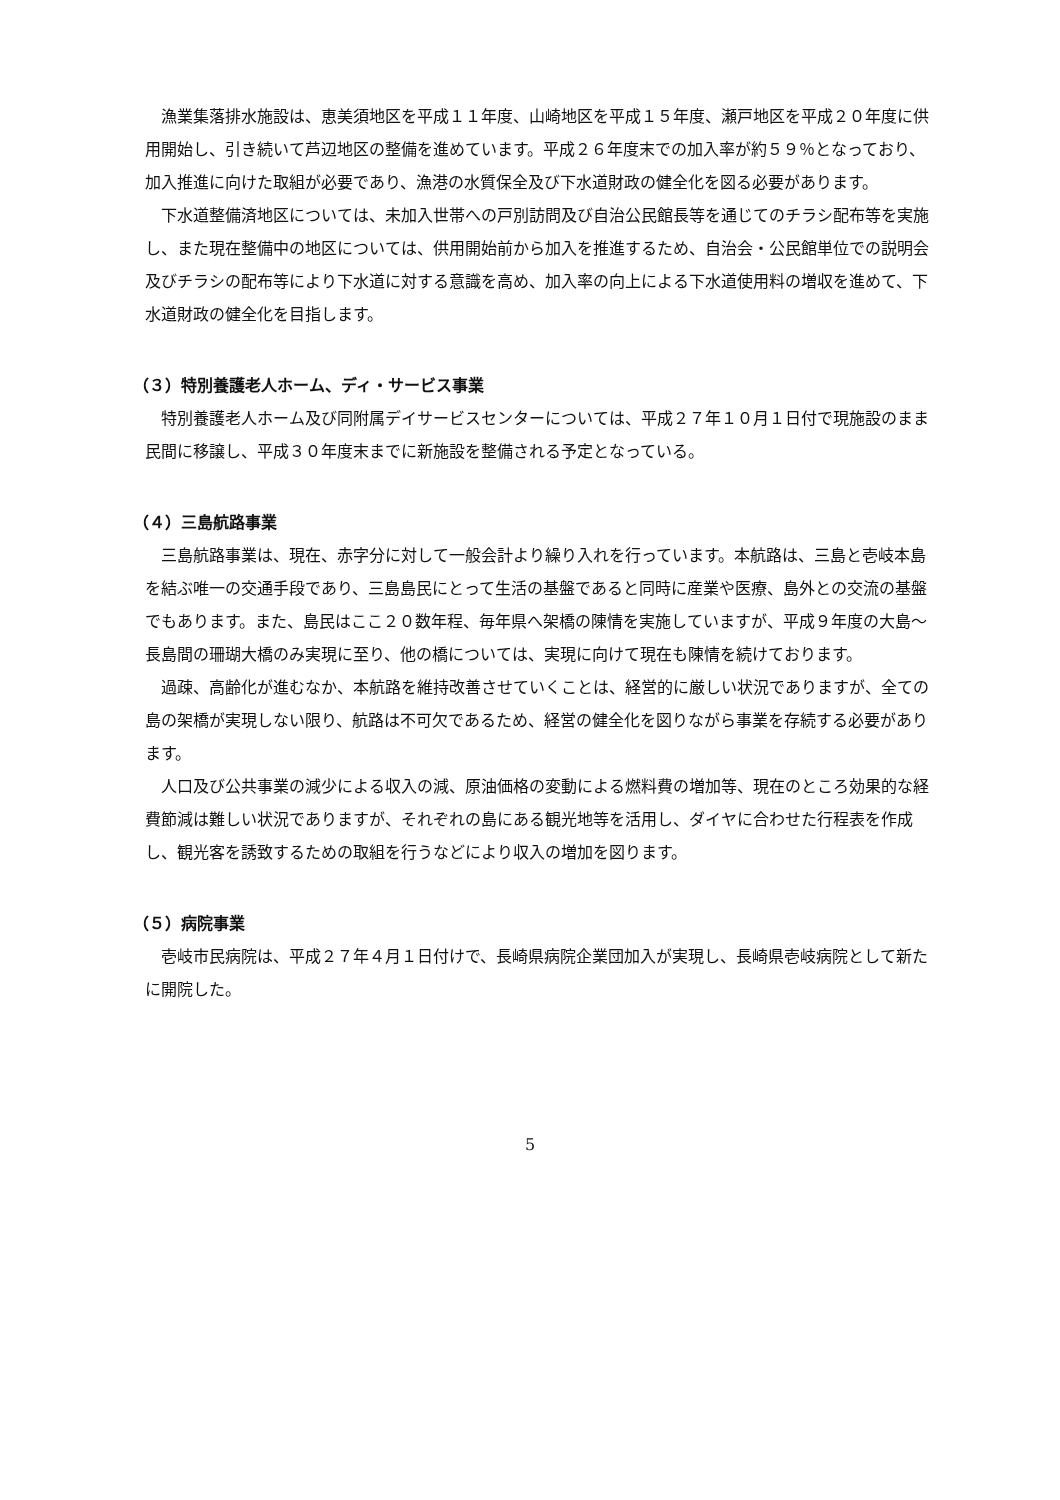漁業集落排水施設は、恵美須地区を平成１１年度、山崎地区を平成１５年度、瀬戸地区を平成２０年度に供用開始し、引き続いて芦辺地区の整備を進めています。平成２６年度末での加入率が約５９％となっており、加入推進に向けた取組が必要であり、漁港の水質保全及び下水道財政の健全化を図る必要があります。
下水道整備済地区については、未加入世帯への戸別訪問及び自治公民館長等を通じてのチラシ配布等を実施し、また現在整備中の地区については、供用開始前から加入を推進するため、自治会・公民館単位での説明会及びチラシの配布等により下水道に対する意識を高め、加入率の向上による下水道使用料の増収を進めて、下水道財政の健全化を目指します。
（３）特別養護老人ホーム、ディ・サービス事業
特別養護老人ホーム及び同附属デイサービスセンターについては、平成２７年１０月１日付で現施設のまま民間に移譲し、平成３０年度末までに新施設を整備される予定となっている。
（４）三島航路事業
三島航路事業は、現在、赤字分に対して一般会計より繰り入れを行っています。本航路は、三島と壱岐本島を結ぶ唯一の交通手段であり、三島島民にとって生活の基盤であると同時に産業や医療、島外との交流の基盤でもあります。また、島民はここ２０数年程、毎年県へ架橋の陳情を実施していますが、平成９年度の大島～長島間の珊瑚大橋のみ実現に至り、他の橋については、実現に向けて現在も陳情を続けております。
過疎、高齢化が進むなか、本航路を維持改善させていくことは、経営的に厳しい状況でありますが、全ての島の架橋が実現しない限り、航路は不可欠であるため、経営の健全化を図りながら事業を存続する必要があります。
人口及び公共事業の減少による収入の減、原油価格の変動による燃料費の増加等、現在のところ効果的な経費節減は難しい状況でありますが、それぞれの島にある観光地等を活用し、ダイヤに合わせた行程表を作成し、観光客を誘致するための取組を行うなどにより収入の増加を図ります。
（５）病院事業
壱岐市民病院は、平成２７年４月１日付けで、長崎県病院企業団加入が実現し、長崎県壱岐病院として新たに開院した。
5